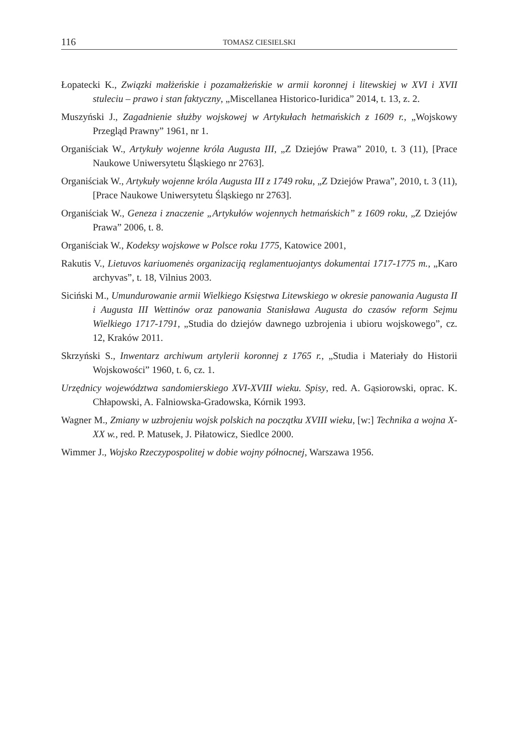116 TOMASZ CIESIELSKI
Łopatecki K., Związki małżeńskie i pozamałżeńskie w armii koronnej i litewskiej w XVI i XVII stuleciu – prawo i stan faktyczny, „Miscellanea Historico-Iuridica” 2014, t. 13, z. 2.
Muszyński J., Zagadnienie służby wojskowej w Artykułach hetmańskich z 1609 r., „Wojskowy Przegląd Prawny” 1961, nr 1.
Organiściak W., Artykuły wojenne króla Augusta III, „Z Dziejów Prawa” 2010, t. 3 (11), [Prace Naukowe Uniwersytetu Śląskiego nr 2763].
Organiściak W., Artykuły wojenne króla Augusta III z 1749 roku, „Z Dziejów Prawa”, 2010, t. 3 (11), [Prace Naukowe Uniwersytetu Śląskiego nr 2763].
Organiściak W., Geneza i znaczenie „Artykułów wojennych hetmańskich” z 1609 roku, „Z Dziejów Prawa” 2006, t. 8.
Organiściak W., Kodeksy wojskowe w Polsce roku 1775, Katowice 2001,
Rakutis V., Lietuvos kariuomenės organizaciją reglamentuojantys dokumentai 1717-1775 m., „Karo archyvas”, t. 18, Vilnius 2003.
Siciński M., Umundurowanie armii Wielkiego Księstwa Litewskiego w okresie panowania Augusta II i Augusta III Wettinów oraz panowania Stanisława Augusta do czasów reform Sejmu Wielkiego 1717-1791, „Studia do dziejów dawnego uzbrojenia i ubioru wojskowego”, cz. 12, Kraków 2011.
Skrzyński S., Inwentarz archiwum artylerii koronnej z 1765 r., „Studia i Materiały do Historii Wojskowości” 1960, t. 6, cz. 1.
Urzędnicy województwa sandomierskiego XVI-XVIII wieku. Spisy, red. A. Gąsiorowski, oprac. K. Chłapowski, A. Falniowska-Gradowska, Kórnik 1993.
Wagner M., Zmiany w uzbrojeniu wojsk polskich na początku XVIII wieku, [w:] Technika a wojna X-XX w., red. P. Matusek, J. Piłatowicz, Siedlce 2000.
Wimmer J., Wojsko Rzeczypospolitej w dobie wojny północnej, Warszawa 1956.